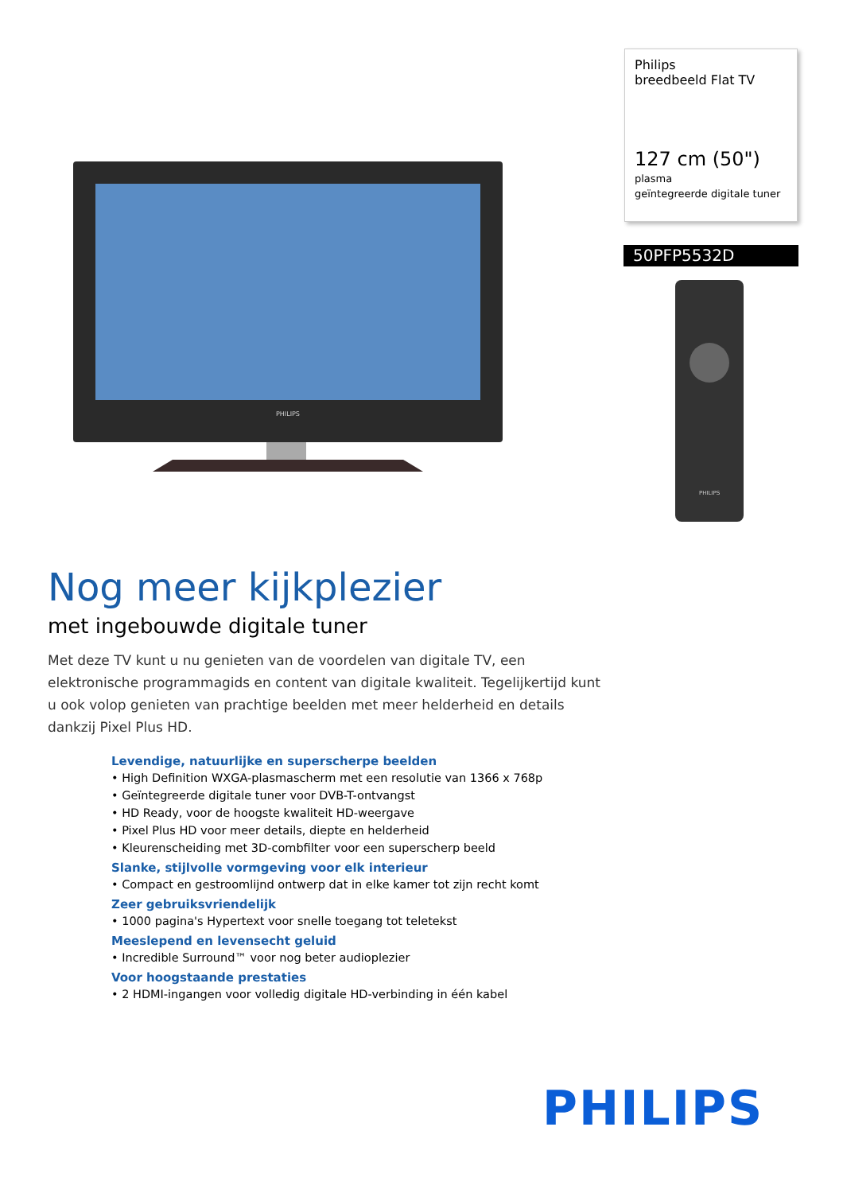PHILIPS
Philips
breedbeeld Flat TV
127 cm (50")
plasma
geïntegreerde digitale tuner
50PFP5532D
PHILIPS
Nog meer kijkplezier
met ingebouwde digitale tuner
Met deze TV kunt u nu genieten van de voordelen van digitale TV, een elektronische programmagids en content van digitale kwaliteit. Tegelijkertijd kunt u ook volop genieten van prachtige beelden met meer helderheid en details dankzij Pixel Plus HD.
Levendige, natuurlijke en superscherpe beelden
• High Definition WXGA-plasmascherm met een resolutie van 1366 x 768p
• Geïntegreerde digitale tuner voor DVB-T-ontvangst
• HD Ready, voor de hoogste kwaliteit HD-weergave
• Pixel Plus HD voor meer details, diepte en helderheid
• Kleurenscheiding met 3D-combfilter voor een superscherp beeld
Slanke, stijlvolle vormgeving voor elk interieur
• Compact en gestroomlijnd ontwerp dat in elke kamer tot zijn recht komt
Zeer gebruiksvriendelijk
• 1000 pagina's Hypertext voor snelle toegang tot teletekst
Meeslepend en levensecht geluid
• Incredible Surround™ voor nog beter audioplezier
Voor hoogstaande prestaties
• 2 HDMI-ingangen voor volledig digitale HD-verbinding in één kabel
PHILIPS